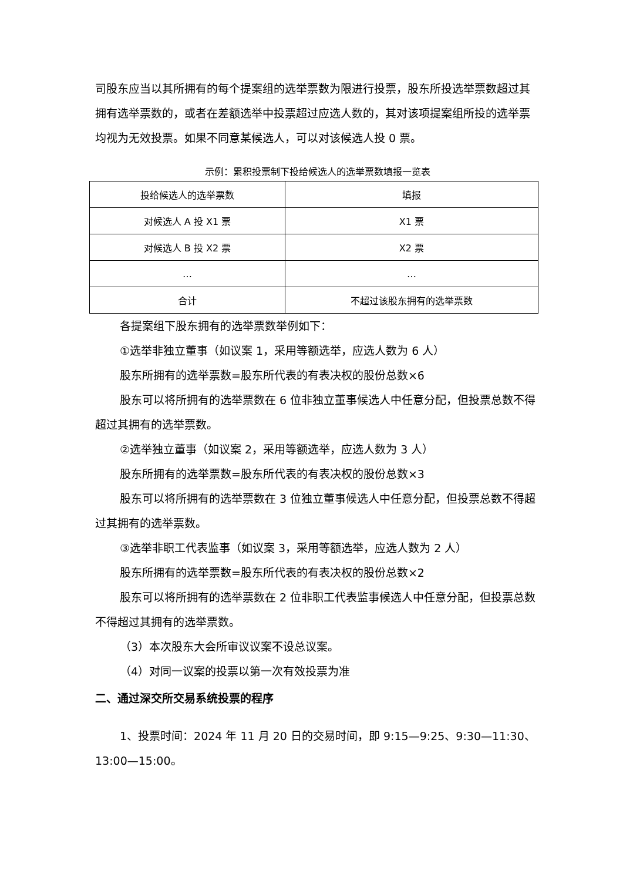司股东应当以其所拥有的每个提案组的选举票数为限进行投票，股东所投选举票数超过其拥有选举票数的，或者在差额选举中投票超过应选人数的，其对该项提案组所投的选举票均视为无效投票。如果不同意某候选人，可以对该候选人投 0 票。
示例：累积投票制下投给候选人的选举票数填报一览表
| 投给候选人的选举票数 | 填报 |
| 对候选人 A 投 X1 票 | X1 票 |
| 对候选人 B 投 X2 票 | X2 票 |
| … | … |
| 合计 | 不超过该股东拥有的选举票数 |
各提案组下股东拥有的选举票数举例如下：
①选举非独立董事（如议案 1，采用等额选举，应选人数为 6 人）
股东所拥有的选举票数=股东所代表的有表决权的股份总数×6
股东可以将所拥有的选举票数在 6 位非独立董事候选人中任意分配，但投票总数不得超过其拥有的选举票数。
②选举独立董事（如议案 2，采用等额选举，应选人数为 3 人）
股东所拥有的选举票数=股东所代表的有表决权的股份总数×3
股东可以将所拥有的选举票数在 3 位独立董事候选人中任意分配，但投票总数不得超过其拥有的选举票数。
③选举非职工代表监事（如议案 3，采用等额选举，应选人数为 2 人）
股东所拥有的选举票数=股东所代表的有表决权的股份总数×2
股东可以将所拥有的选举票数在 2 位非职工代表监事候选人中任意分配，但投票总数不得超过其拥有的选举票数。
（3）本次股东大会所审议议案不设总议案。
（4）对同一议案的投票以第一次有效投票为准
二、通过深交所交易系统投票的程序
1、投票时间：2024 年 11 月 20 日的交易时间，即 9:15—9:25、9:30—11:30、13:00—15:00。